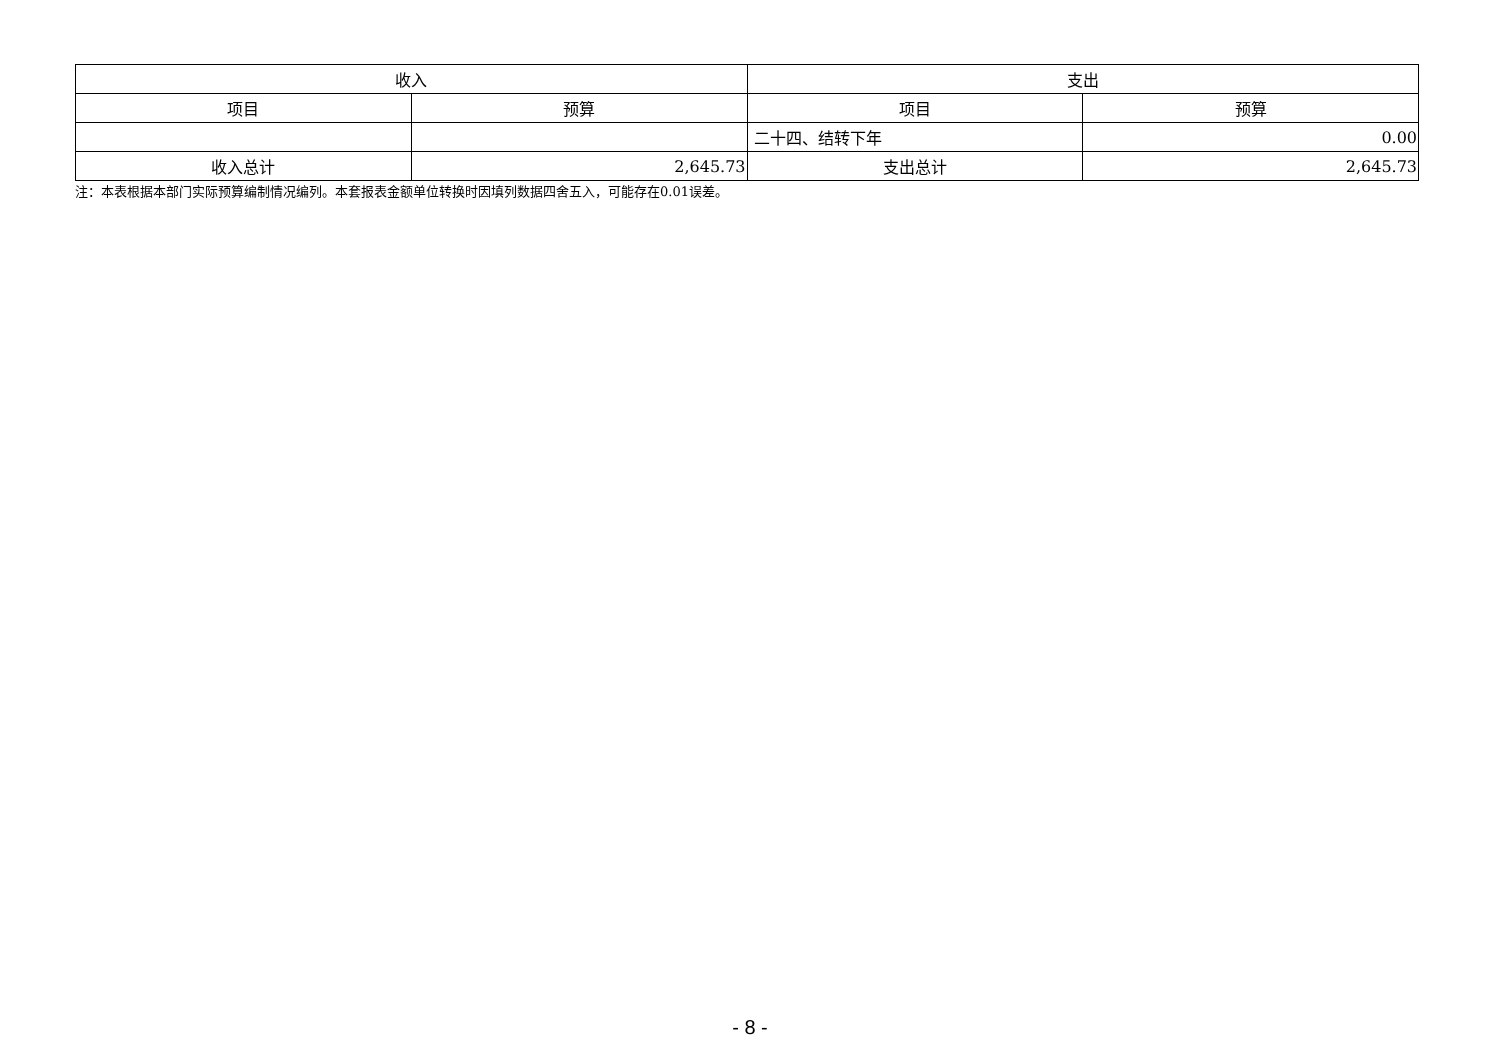| 收入 | | 支出 | |
| --- | --- | --- | --- |
| 项目 | 预算 | 项目 | 预算 |
| | | 二十四、结转下年 | 0.00 |
| 收入总计 | 2,645.73 | 支出总计 | 2,645.73 |
注：本表根据本部门实际预算编制情况编列。本套报表金额单位转换时因填列数据四舍五入，可能存在0.01误差。
- 8 -